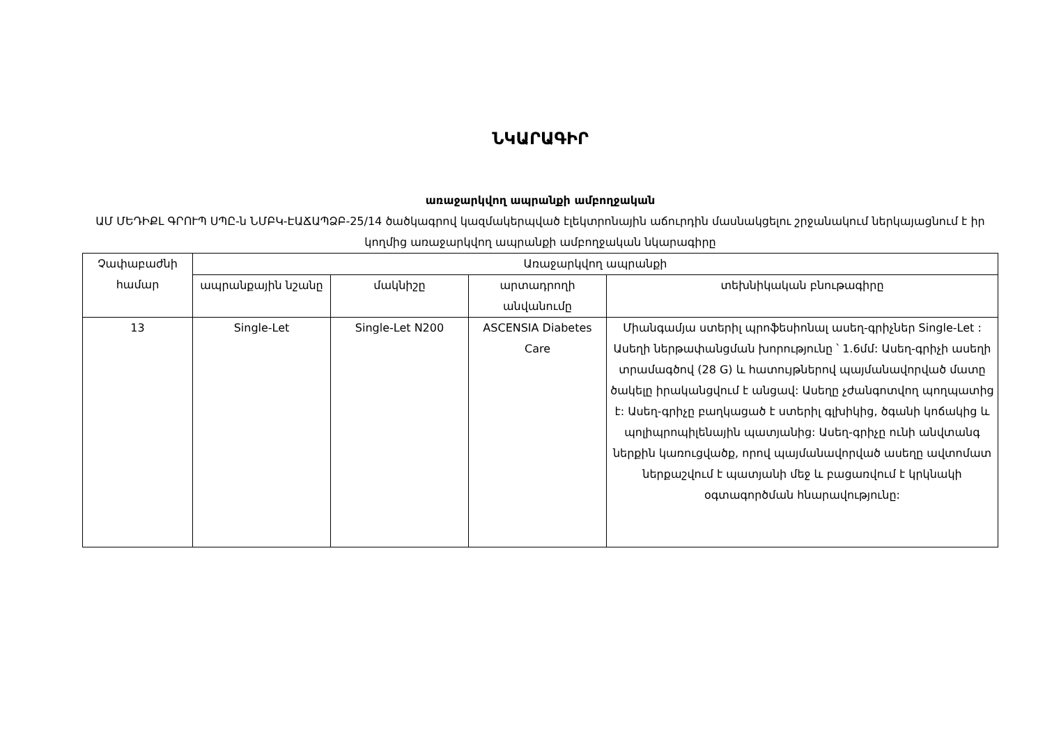ՆԿԱՐԱԳԻՐ
առաջարկվող ապրանքի ամբողջական
ԱՄ ՄԵԴԻՔԼ ԳՐՈՒՊ ՍՊԸ-ն ՆՄԲԿ-ԷԱՃԱՊՁԲ-25/14 ծածկագրով կազմակերպված էլեկտրոնային աճուրդին մասնակցելու շրջանակում ներկայացնում է իր կողմից առաջարկվող ապրանքի ամբողջական նկարագիրը
| Չափաբաժնի համար | Առաջարկվող ապրանքի | | | |
| --- | --- | --- | --- | --- |
| | ապրանքային նշանը | մակնիշը | արտադրողի անվանումը | տեխնիկական բնութագիրը |
| 13 | Single-Let | Single-Let N200 | ASCENSIA Diabetes Care | Միանգամյա ստերիլ պրոֆեսիոնալ ասեղ-գրիչներ Single-Let : Ասեղի ներթափանցման խորությունը ՝ 1.6մմ: Ասեղ-գրիչի ասեղի տրամագծով (28 G) և հատույթներով պայմանավորված մատը ծակելը իրականցվում է անցավ: Ասեղը չժանգոտվող պողպատից է: Ասեղ-գրիչը բաղկացած է ստերիլ գլխիկից, ծգանի կոճակից և պոլիպրոպիլենային պատյանից: Ասեղ-գրիչը ունի անվտանգ ներքին կառուցվածք, որով պայմանավորված ասեղը ավտոմատ ներքաշվում է պատյանի մեջ և բացառվում է կրկնակի օգտագործման հնարավությունը: |